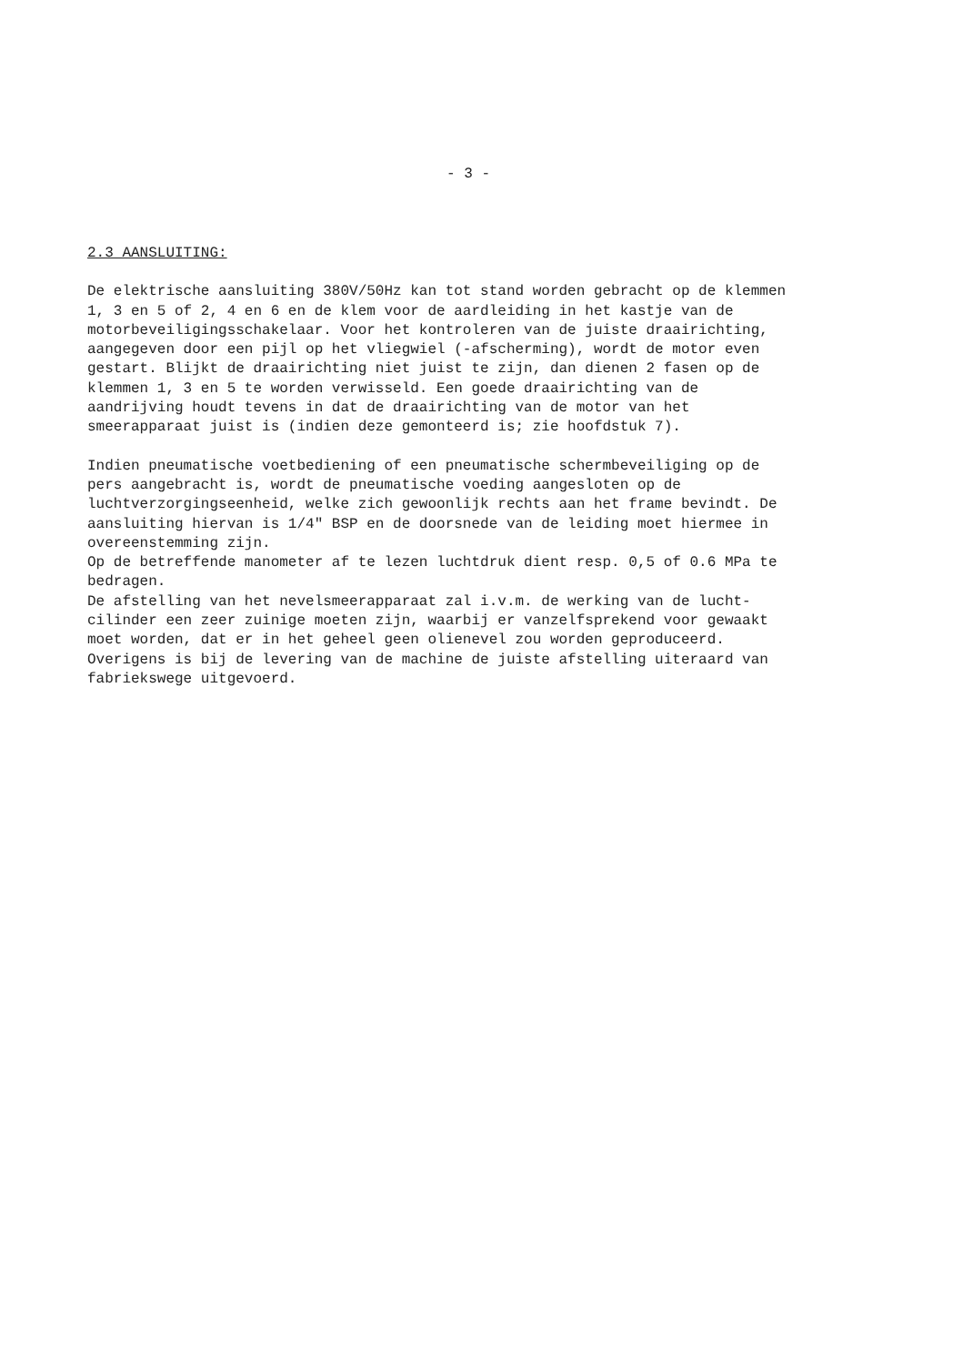- 3 -
2.3 AANSLUITING:
De elektrische aansluiting 380V/50Hz kan tot stand worden gebracht op de klemmen 1, 3 en 5 of 2, 4 en 6 en de klem voor de aardleiding in het kastje van de motorbeveiligingsschakelaar. Voor het kontroleren van de juiste draairichting, aangegeven door een pijl op het vliegwiel (-afscherming), wordt de motor even gestart. Blijkt de draairichting niet juist te zijn, dan dienen 2 fasen op de klemmen 1, 3 en 5 te worden verwisseld. Een goede draairichting van de aandrijving houdt tevens in dat de draairichting van de motor van het smeerapparaat juist is (indien deze gemonteerd is; zie hoofdstuk 7).
Indien pneumatische voetbediening of een pneumatische schermbeveiliging op de pers aangebracht is, wordt de pneumatische voeding aangesloten op de luchtverzorgingseenheid, welke zich gewoonlijk rechts aan het frame bevindt. De aansluiting hiervan is 1/4" BSP en de doorsnede van de leiding moet hiermee in overeenstemming zijn. Op de betreffende manometer af te lezen luchtdruk dient resp. 0,5 of 0.6 MPa te bedragen. De afstelling van het nevelsmeerapparaat zal i.v.m. de werking van de lucht- cilinder een zeer zuinige moeten zijn, waarbij er vanzelfsprekend voor gewaakt moet worden, dat er in het geheel geen olienevel zou worden geproduceerd. Overigens is bij de levering van de machine de juiste afstelling uiteraard van fabriekswege uitgevoerd.